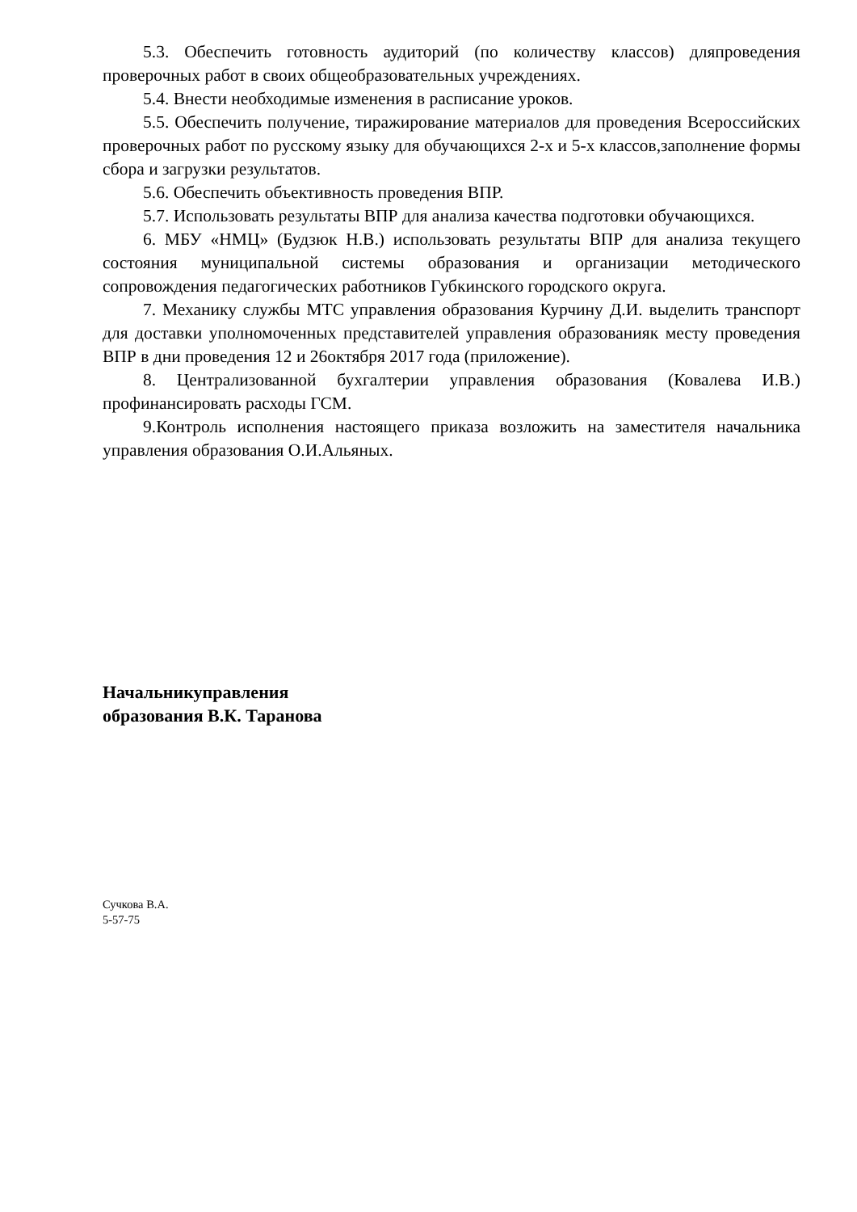5.3. Обеспечить готовность аудиторий (по количеству классов) дляпроведения проверочных работ в своих общеобразовательных учреждениях.
5.4. Внести необходимые изменения в расписание уроков.
5.5. Обеспечить получение, тиражирование материалов для проведения Всероссийских проверочных работ по русскому языку для обучающихся 2-х и 5-х классов,заполнение формы сбора и загрузки результатов.
5.6. Обеспечить объективность проведения ВПР.
5.7. Использовать результаты ВПР для анализа качества подготовки обучающихся.
6. МБУ «НМЦ» (Будзюк Н.В.) использовать результаты ВПР для анализа текущего состояния муниципальной системы образования и организации методического сопровождения педагогических работников Губкинского городского округа.
7. Механику службы МТС управления образования Курчину Д.И. выделить транспорт для доставки уполномоченных представителей управления образованияк месту проведения ВПР в дни проведения 12 и 26октября 2017 года (приложение).
8. Централизованной бухгалтерии управления образования (Ковалева И.В.) профинансировать расходы ГСМ.
9.Контроль исполнения настоящего приказа возложить на заместителя начальника управления образования О.И.Альяных.
Начальникуправления
образования В.К. Таранова
Сучкова В.А.
5-57-75